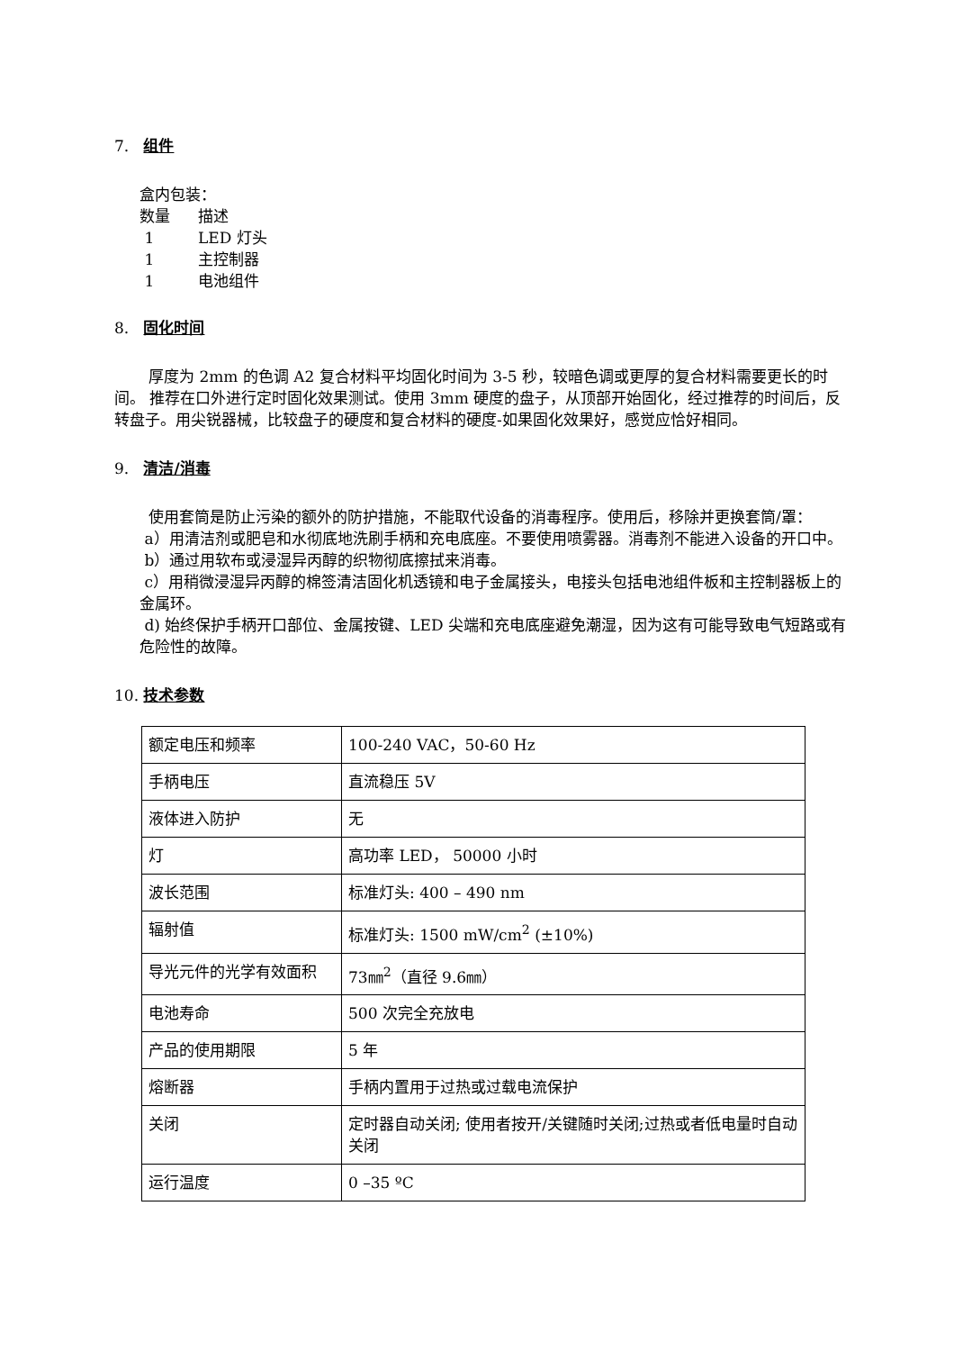7. 组件
盒内包装：
数量 描述
1 LED 灯头
1 主控制器
1 电池组件
8. 固化时间
厚度为 2mm 的色调 A2 复合材料平均固化时间为 3-5 秒，较暗色调或更厚的复合材料需要更长的时间。 推荐在口外进行定时固化效果测试。使用 3mm 硬度的盘子，从顶部开始固化，经过推荐的时间后，反转盘子。用尖锐器械，比较盘子的硬度和复合材料的硬度-如果固化效果好，感觉应恰好相同。
9. 清洁/消毒
使用套筒是防止污染的额外的防护措施，不能取代设备的消毒程序。使用后，移除并更换套筒/罩：
a）用清洁剂或肥皂和水彻底地洗刷手柄和充电底座。不要使用喷雾器。消毒剂不能进入设备的开口中。
b）通过用软布或浸湿异丙醇的织物彻底擦拭来消毒。
c）用稍微浸湿异丙醇的棉签清洁固化机透镜和电子金属接头，电接头包括电池组件板和主控制器板上的金属环。
d) 始终保护手柄开口部位、金属按键、LED 尖端和充电底座避免潮湿，因为这有可能导致电气短路或有危险性的故障。
10. 技术参数
| 额定电压和频率 | 100-240 VAC，50-60 Hz |
| 手柄电压 | 直流稳压 5V |
| 液体进入防护 | 无 |
| 灯 | 高功率 LED， 50000 小时 |
| 波长范围 | 标准灯头: 400 – 490 nm |
| 辐射值 | 标准灯头: 1500 mW/cm<sup>2</sup> (±10%) |
| 导光元件的光学有效面积 | 73㎜<sup>2</sup>（直径 9.6㎜） |
| 电池寿命 | 500 次完全充放电 |
| 产品的使用期限 | 5 年 |
| 熔断器 | 手柄内置用于过热或过载电流保护 |
| 关闭 | 定时器自动关闭; 使用者按开/关键随时关闭;过热或者低电量时自动关闭 |
| 运行温度 | 0 –35 ºC |